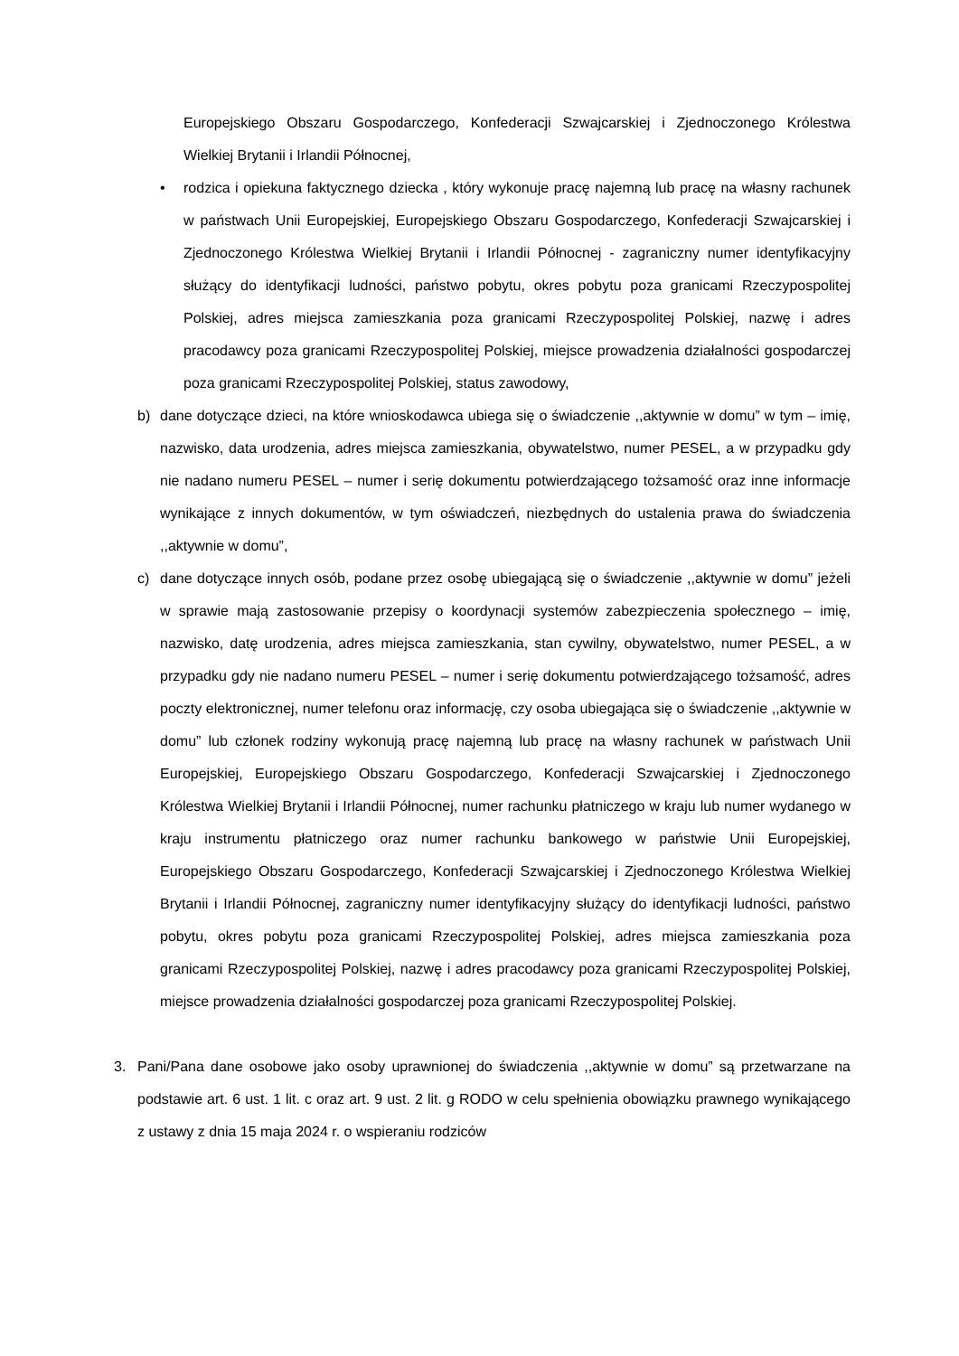Europejskiego Obszaru Gospodarczego, Konfederacji Szwajcarskiej i Zjednoczonego Królestwa Wielkiej Brytanii i Irlandii Północnej,
• rodzica i opiekuna faktycznego dziecka , który wykonuje pracę najemną lub pracę na własny rachunek w państwach Unii Europejskiej, Europejskiego Obszaru Gospodarczego, Konfederacji Szwajcarskiej i Zjednoczonego Królestwa Wielkiej Brytanii i Irlandii Północnej - zagraniczny numer identyfikacyjny służący do identyfikacji ludności, państwo pobytu, okres pobytu poza granicami Rzeczypospolitej Polskiej, adres miejsca zamieszkania poza granicami Rzeczypospolitej Polskiej, nazwę i adres pracodawcy poza granicami Rzeczypospolitej Polskiej, miejsce prowadzenia działalności gospodarczej poza granicami Rzeczypospolitej Polskiej, status zawodowy,
b) dane dotyczące dzieci, na które wnioskodawca ubiega się o świadczenie ,,aktywnie w domu” w tym – imię, nazwisko, data urodzenia, adres miejsca zamieszkania, obywatelstwo, numer PESEL, a w przypadku gdy nie nadano numeru PESEL – numer i serię dokumentu potwierdzającego tożsamość oraz inne informacje wynikające z innych dokumentów, w tym oświadczeń, niezbędnych do ustalenia prawa do świadczenia ,,aktywnie w domu”,
c) dane dotyczące innych osób, podane przez osobę ubiegającą się o świadczenie ,,aktywnie w domu” jeżeli w sprawie mają zastosowanie przepisy o koordynacji systemów zabezpieczenia społecznego – imię, nazwisko, datę urodzenia, adres miejsca zamieszkania, stan cywilny, obywatelstwo, numer PESEL, a w przypadku gdy nie nadano numeru PESEL – numer i serię dokumentu potwierdzającego tożsamość, adres poczty elektronicznej, numer telefonu oraz informację, czy osoba ubiegająca się o świadczenie ,,aktywnie w domu” lub członek rodziny wykonują pracę najemną lub pracę na własny rachunek w państwach Unii Europejskiej, Europejskiego Obszaru Gospodarczego, Konfederacji Szwajcarskiej i Zjednoczonego Królestwa Wielkiej Brytanii i Irlandii Północnej, numer rachunku płatniczego w kraju lub numer wydanego w kraju instrumentu płatniczego oraz numer rachunku bankowego w państwie Unii Europejskiej, Europejskiego Obszaru Gospodarczego, Konfederacji Szwajcarskiej i Zjednoczonego Królestwa Wielkiej Brytanii i Irlandii Północnej, zagraniczny numer identyfikacyjny służący do identyfikacji ludności, państwo pobytu, okres pobytu poza granicami Rzeczypospolitej Polskiej, adres miejsca zamieszkania poza granicami Rzeczypospolitej Polskiej, nazwę i adres pracodawcy poza granicami Rzeczypospolitej Polskiej, miejsce prowadzenia działalności gospodarczej poza granicami Rzeczypospolitej Polskiej.
3. Pani/Pana dane osobowe jako osoby uprawnionej do świadczenia ,,aktywnie w domu” są przetwarzane na podstawie art. 6 ust. 1 lit. c oraz art. 9 ust. 2 lit. g RODO w celu spełnienia obowiązku prawnego wynikającego z ustawy z dnia 15 maja 2024 r. o wspieraniu rodziców